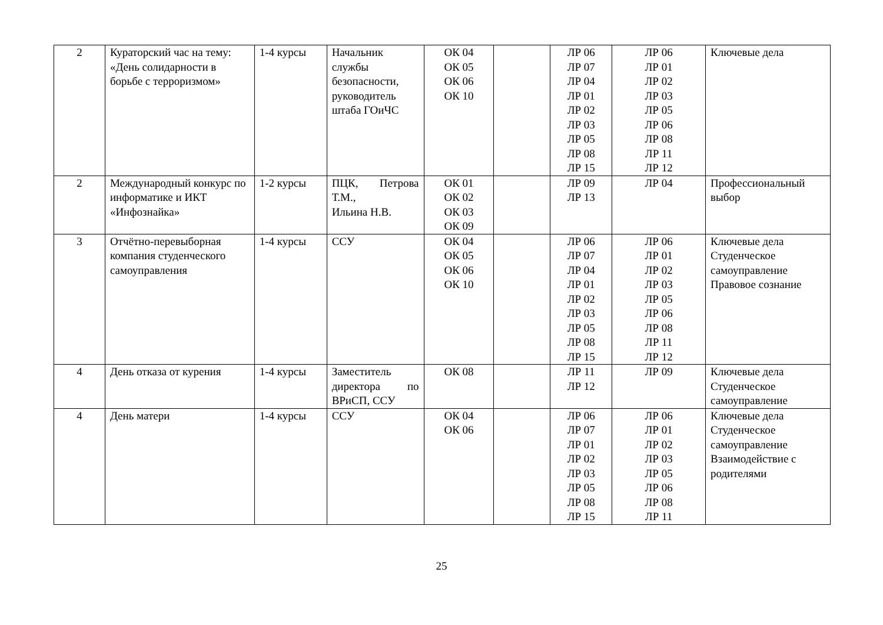| 2 | Кураторский час на тему: «День солидарности в борьбе с терроризмом» | 1-4 курсы | Начальник службы безопасности, руководитель штаба ГОиЧС | ОК 04 ОК 05 ОК 06 ОК 10 | | ЛР 06 ЛР 07 ЛР 04 ЛР 01 ЛР 02 ЛР 03 ЛР 05 ЛР 08 ЛР 15 | ЛР 06 ЛР 01 ЛР 02 ЛР 03 ЛР 05 ЛР 06 ЛР 08 ЛР 11 ЛР 12 | Ключевые дела |
| 2 | Международный конкурс по информатике и ИКТ «Инфознайка» | 1-2 курсы | ПЦК, Петрова Т.М., Ильина Н.В. | ОК 01 ОК 02 ОК 03 ОК 09 | | ЛР 09 ЛР 13 | ЛР 04 | Профессиональный выбор |
| 3 | Отчётно-перевыборная компания студенческого самоуправления | 1-4 курсы | ССУ | ОК 04 ОК 05 ОК 06 ОК 10 | | ЛР 06 ЛР 07 ЛР 04 ЛР 01 ЛР 02 ЛР 03 ЛР 05 ЛР 08 ЛР 15 | ЛР 06 ЛР 01 ЛР 02 ЛР 03 ЛР 05 ЛР 06 ЛР 08 ЛР 11 ЛР 12 | Ключевые дела Студенческое самоуправление Правовое сознание |
| 4 | День отказа от курения | 1-4 курсы | Заместитель директора по ВРиСП, ССУ | ОК 08 | | ЛР 11 ЛР 12 | ЛР 09 | Ключевые дела Студенческое самоуправление |
| 4 | День матери | 1-4 курсы | ССУ | ОК 04 ОК 06 | | ЛР 06 ЛР 07 ЛР 01 ЛР 02 ЛР 03 ЛР 05 ЛР 08 ЛР 15 | ЛР 06 ЛР 01 ЛР 02 ЛР 03 ЛР 05 ЛР 06 ЛР 08 ЛР 11 | Ключевые дела Студенческое самоуправление Взаимодействие с родителями |
25